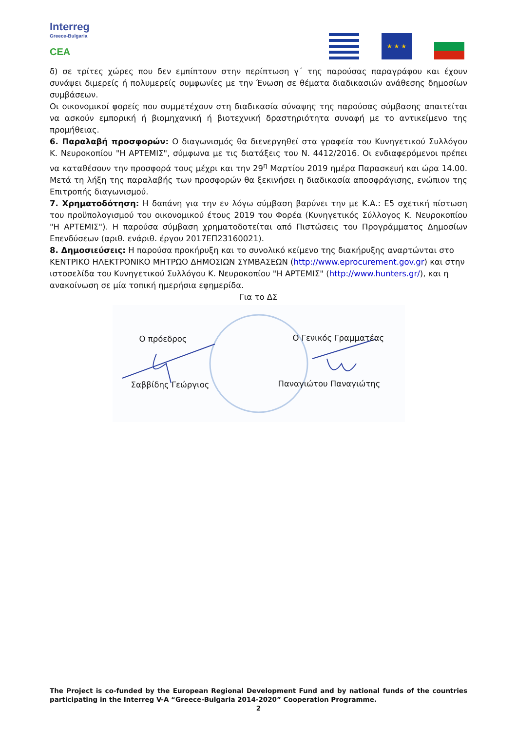Interreg
Greece-Bulgaria
CEA
★ ★ ★
δ) σε τρίτες χώρες που δεν εμπίπτουν στην περίπτωση γ΄ της παρούσας παραγράφου και έχουν συνάψει διμερείς ή πολυμερείς συμφωνίες με την Ένωση σε θέματα διαδικασιών ανάθεσης δημοσίων συμβάσεων.
Οι οικονομικοί φορείς που συμμετέχουν στη διαδικασία σύναψης της παρούσας σύμβασης απαιτείται να ασκούν εμπορική ή βιομηχανική ή βιοτεχνική δραστηριότητα συναφή με το αντικείμενο της προμήθειας.
6. Παραλαβή προσφορών: Ο διαγωνισμός θα διενεργηθεί στα γραφεία του Κυνηγετικού Συλλόγου Κ. Νευροκοπίου "Η ΑΡΤΕΜΙΣ", σύμφωνα με τις διατάξεις του Ν. 4412/2016. Οι ενδιαφερόμενοι πρέπει να καταθέσουν την προσφορά τους μέχρι και την 29<sup>η</sup> Μαρτίου 2019 ημέρα Παρασκευή και ώρα 14.00. Μετά τη λήξη της παραλαβής των προσφορών θα ξεκινήσει η διαδικασία αποσφράγισης, ενώπιον της Επιτροπής διαγωνισμού.
7. Χρηματοδότηση: Η δαπάνη για την εν λόγω σύμβαση βαρύνει την με Κ.Α.: Ε5 σχετική πίστωση του προϋπολογισμού του οικονομικού έτους 2019 του Φορέα (Κυνηγετικός Σύλλογος Κ. Νευροκοπίου "Η ΑΡΤΕΜΙΣ"). Η παρούσα σύμβαση χρηματοδοτείται από Πιστώσεις του Προγράμματος Δημοσίων Επενδύσεων (αριθ. ενάριθ. έργου 2017ΕΠ23160021).
8. Δημοσιεύσεις: Η παρούσα προκήρυξη και το συνολικό κείμενο της διακήρυξης αναρτώνται στο ΚΕΝΤΡΙΚΟ ΗΛΕΚΤΡΟΝΙΚΟ ΜΗΤΡΩΟ ΔΗΜΟΣΙΩΝ ΣΥΜΒΑΣΕΩΝ (http://www.eprocurement.gov.gr) και στην ιστοσελίδα του Κυνηγετικού Συλλόγου Κ. Νευροκοπίου "Η ΑΡΤΕΜΙΣ" (http://www.hunters.gr/), και η ανακοίνωση σε μία τοπική ημερήσια εφημερίδα.
Για το ΔΣ
Ο πρόεδρος Ο Γενικός Γραμματέας
Σαββίδης Γεώργιος Παναγιώτου Παναγιώτης
The Project is co-funded by the European Regional Development Fund and by national funds of the countries participating in the Interreg V-A “Greece-Bulgaria 2014-2020” Cooperation Programme.
2